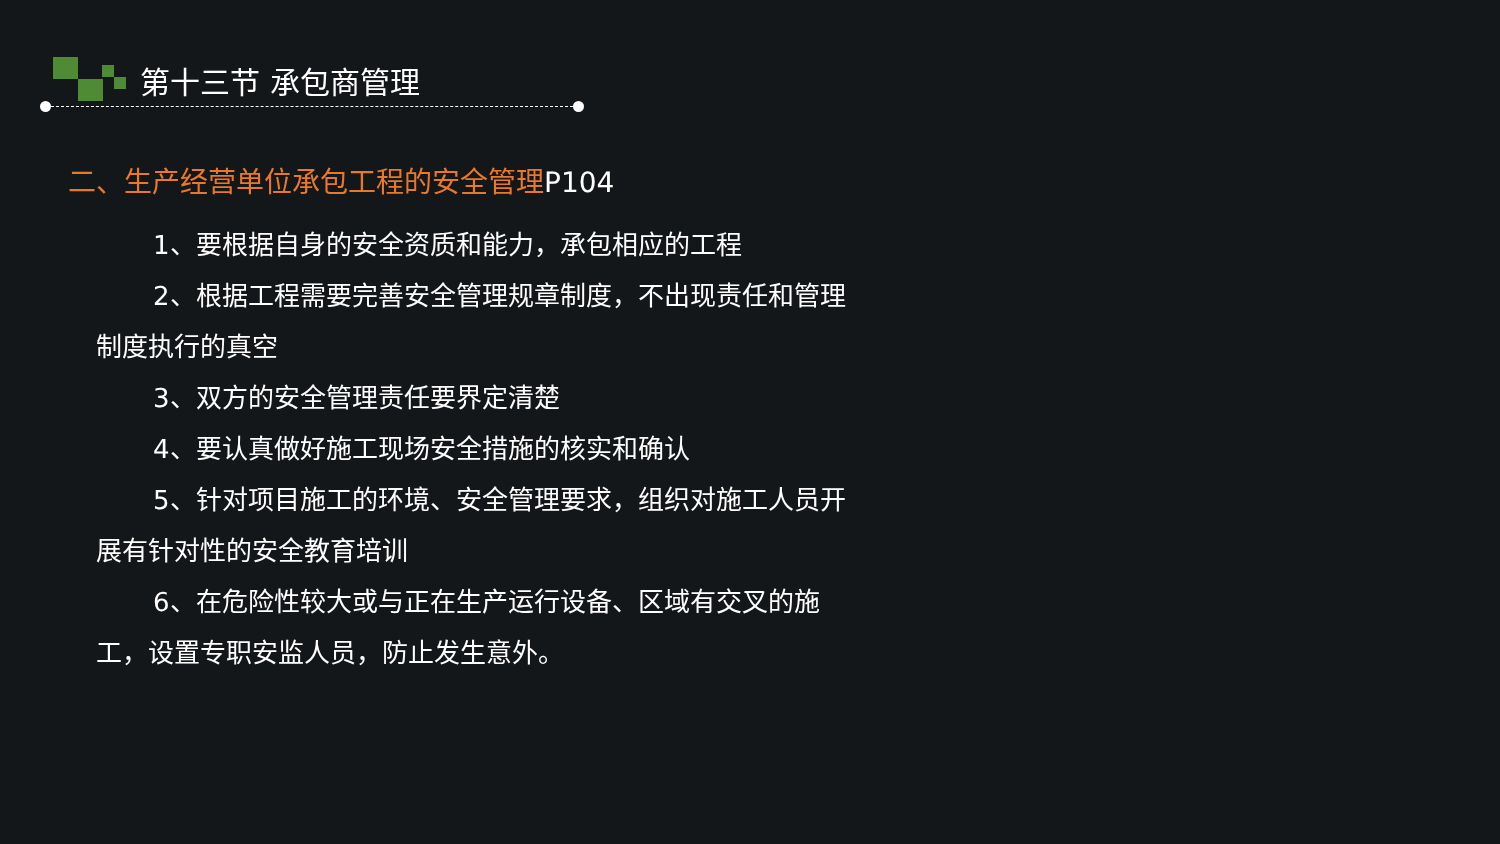第十三节 承包商管理
二、生产经营单位承包工程的安全管理P104
1、要根据自身的安全资质和能力，承包相应的工程
2、根据工程需要完善安全管理规章制度，不出现责任和管理制度执行的真空
3、双方的安全管理责任要界定清楚
4、要认真做好施工现场安全措施的核实和确认
5、针对项目施工的环境、安全管理要求，组织对施工人员开展有针对性的安全教育培训
6、在危险性较大或与正在生产运行设备、区域有交叉的施工，设置专职安监人员，防止发生意外。